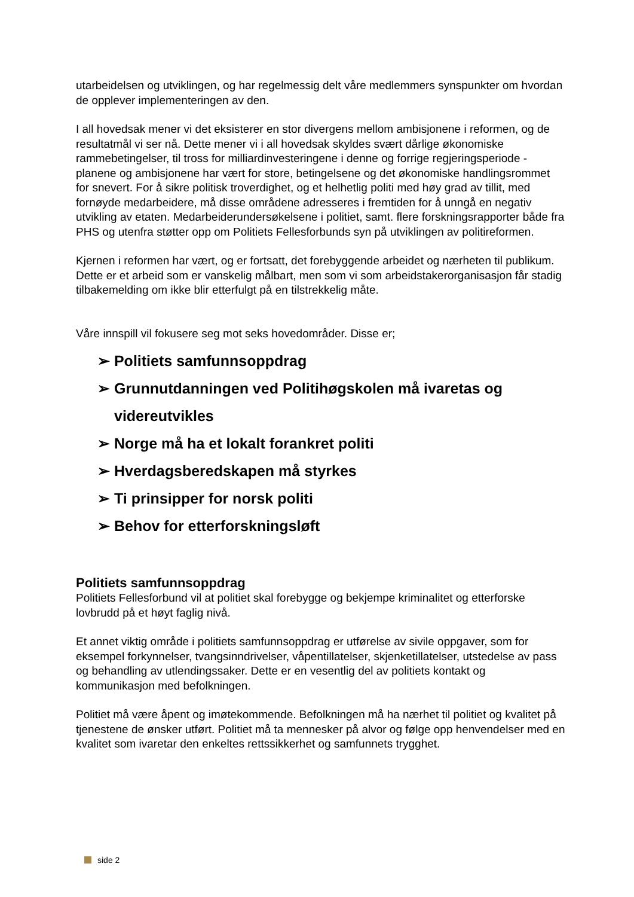utarbeidelsen og utviklingen, og har regelmessig delt våre medlemmers synspunkter om hvordan de opplever implementeringen av den.
I all hovedsak mener vi det eksisterer en stor divergens mellom ambisjonene i reformen, og de resultatmål vi ser nå. Dette mener vi i all hovedsak skyldes svært dårlige økonomiske rammebetingelser, til tross for milliardinvesteringene i denne og forrige regjeringsperiode - planene og ambisjonene har vært for store, betingelsene og det økonomiske handlingsrommet for snevert. For å sikre politisk troverdighet, og et helhetlig politi med høy grad av tillit, med fornøyde medarbeidere, må disse områdene adresseres i fremtiden for å unngå en negativ utvikling av etaten. Medarbeiderundersøkelsene i politiet, samt. flere forskningsrapporter både fra PHS og utenfra støtter opp om Politiets Fellesforbunds syn på utviklingen av politireformen.
Kjernen i reformen har vært, og er fortsatt, det forebyggende arbeidet og nærheten til publikum. Dette er et arbeid som er vanskelig målbart, men som vi som arbeidstakerorganisasjon får stadig tilbakemelding om ikke blir etterfulgt på en tilstrekkelig måte.
Våre innspill vil fokusere seg mot seks hovedområder. Disse er;
➢ Politiets samfunnsoppdrag
➢ Grunnutdanningen ved Politihøgskolen må ivaretas og videreutvikles
➢ Norge må ha et lokalt forankret politi
➢ Hverdagsberedskapen må styrkes
➢ Ti prinsipper for norsk politi
➢ Behov for etterforskningsløft
Politiets samfunnsoppdrag
Politiets Fellesforbund vil at politiet skal forebygge og bekjempe kriminalitet og etterforske lovbrudd på et høyt faglig nivå.
Et annet viktig område i politiets samfunnsoppdrag er utførelse av sivile oppgaver, som for eksempel forkynnelser, tvangsinndrivelser, våpentillatelser, skjenketillatelser, utstedelse av pass og behandling av utlendingssaker. Dette er en vesentlig del av politiets kontakt og kommunikasjon med befolkningen.
Politiet må være åpent og imøtekommende. Befolkningen må ha nærhet til politiet og kvalitet på tjenestene de ønsker utført. Politiet må ta mennesker på alvor og følge opp henvendelser med en kvalitet som ivaretar den enkeltes rettssikkerhet og samfunnets trygghet.
side 2